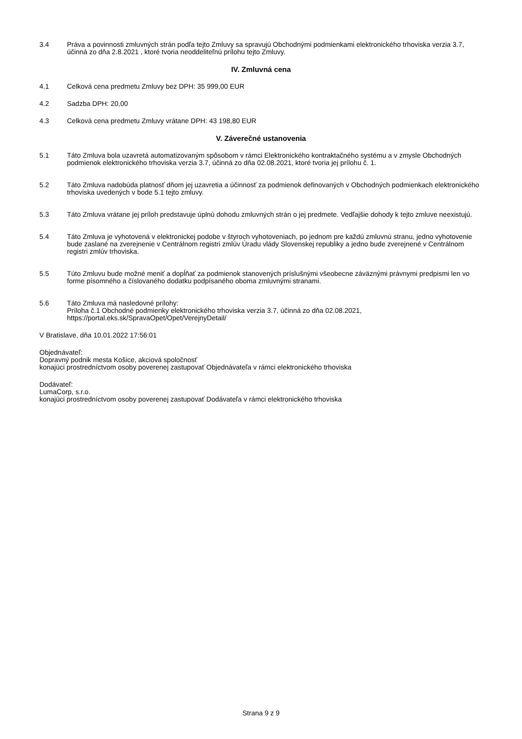3.4 Práva a povinnosti zmluvných strán podľa tejto Zmluvy sa spravujú Obchodnými podmienkami elektronického trhoviska verzia 3.7, účinná zo dňa 2.8.2021 , ktoré tvoria neoddeliteľnú prílohu tejto Zmluvy.
IV. Zmluvná cena
4.1 Celková cena predmetu Zmluvy bez DPH: 35 999,00 EUR
4.2 Sadzba DPH: 20,00
4.3 Celková cena predmetu Zmluvy vrátane DPH: 43 198,80 EUR
V. Záverečné ustanovenia
5.1 Táto Zmluva bola uzavretá automatizovaným spôsobom v rámci Elektronického kontraktačného systému a v zmysle Obchodných podmienok elektronického trhoviska verzia 3.7, účinná zo dňa 02.08.2021, ktoré tvoria jej prílohu č. 1.
5.2 Táto Zmluva nadobúda platnosť dňom jej uzavretia a účinnosť za podmienok definovaných v Obchodných podmienkach elektronického trhoviska uvedených v bode 5.1 tejto zmluvy.
5.3 Táto Zmluva vrátane jej príloh predstavuje úplnú dohodu zmluvných strán o jej predmete. Vedľajšie dohody k tejto zmluve neexistujú.
5.4 Táto Zmluva je vyhotovená v elektronickej podobe v štyroch vyhotoveniach, po jednom pre každú zmluvnú stranu, jedno vyhotovenie bude zaslané na zverejnenie v Centrálnom registri zmlúv Úradu vlády Slovenskej republiky a jedno bude zverejnené v Centrálnom registri zmlúv trhoviska.
5.5 Túto Zmluvu bude možné meniť a dopĺňať za podmienok stanovených príslušnými všeobecne záväznými právnymi predpismi len vo forme písomného a číslovaného dodatku podpísaného oboma zmluvnými stranami.
5.6 Táto Zmluva má nasledovné prílohy:
Príloha č.1 Obchodné podmienky elektronického trhoviska verzia 3.7, účinná zo dňa 02.08.2021, https://portal.eks.sk/SpravaOpet/Opet/VerejnyDetail/
V Bratislave, dňa 10.01.2022 17:56:01
Objednávateľ:
Dopravný podnik mesta Košice, akciová spoločnosť
konajúci prostredníctvom osoby poverenej zastupovať Objednávateľa v rámci elektronického trhoviska
Dodávateľ:
LumaCorp, s.r.o.
konajúci prostredníctvom osoby poverenej zastupovať Dodávateľa v rámci elektronického trhoviska
Strana 9 z 9